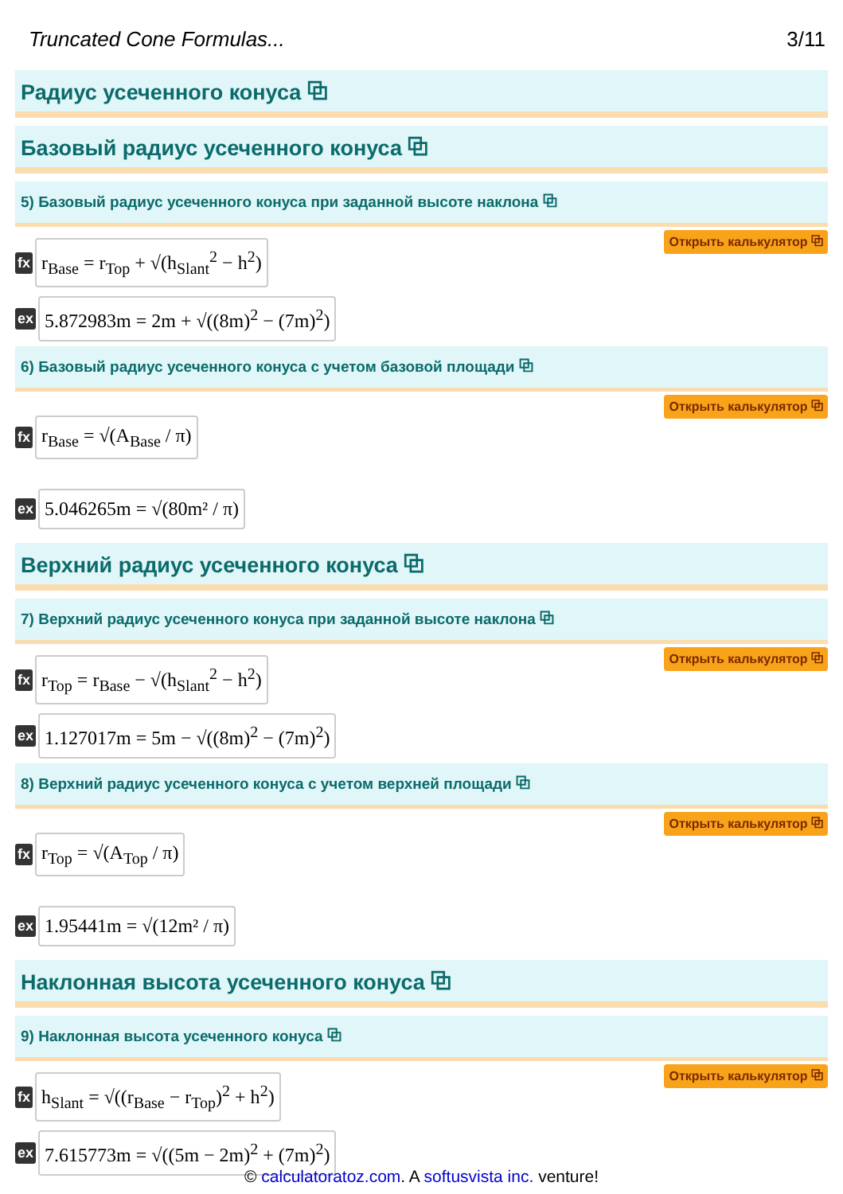Truncated Cone Formulas... 3/11
Радиус усеченного конуса ⧉
Базовый радиус усеченного конуса ⧉
5) Базовый радиус усеченного конуса при заданной высоте наклона ⧉
fx r<sub>Base</sub> = r<sub>Top</sub> + √(h<sub>Slant</sub><sup>2</sup> − h<sup>2</sup>) Открыть калькулятор ⧉
ex 5.872983m = 2m + √((8m)<sup>2</sup> − (7m)<sup>2</sup>)
6) Базовый радиус усеченного конуса с учетом базовой площади ⧉
fx r<sub>Base</sub> = √(A<sub>Base</sub> / π) Открыть калькулятор ⧉
ex 5.046265m = √(80m² / π)
Верхний радиус усеченного конуса ⧉
7) Верхний радиус усеченного конуса при заданной высоте наклона ⧉
fx r<sub>Top</sub> = r<sub>Base</sub> − √(h<sub>Slant</sub><sup>2</sup> − h<sup>2</sup>) Открыть калькулятор ⧉
ex 1.127017m = 5m − √((8m)<sup>2</sup> − (7m)<sup>2</sup>)
8) Верхний радиус усеченного конуса с учетом верхней площади ⧉
fx r<sub>Top</sub> = √(A<sub>Top</sub> / π) Открыть калькулятор ⧉
ex 1.95441m = √(12m² / π)
Наклонная высота усеченного конуса ⧉
9) Наклонная высота усеченного конуса ⧉
fx h<sub>Slant</sub> = √((r<sub>Base</sub> − r<sub>Top</sub>)<sup>2</sup> + h<sup>2</sup>) Открыть калькулятор ⧉
ex 7.615773m = √((5m − 2m)<sup>2</sup> + (7m)<sup>2</sup>)
© calculatoratoz.com. A softusvista inc. venture!